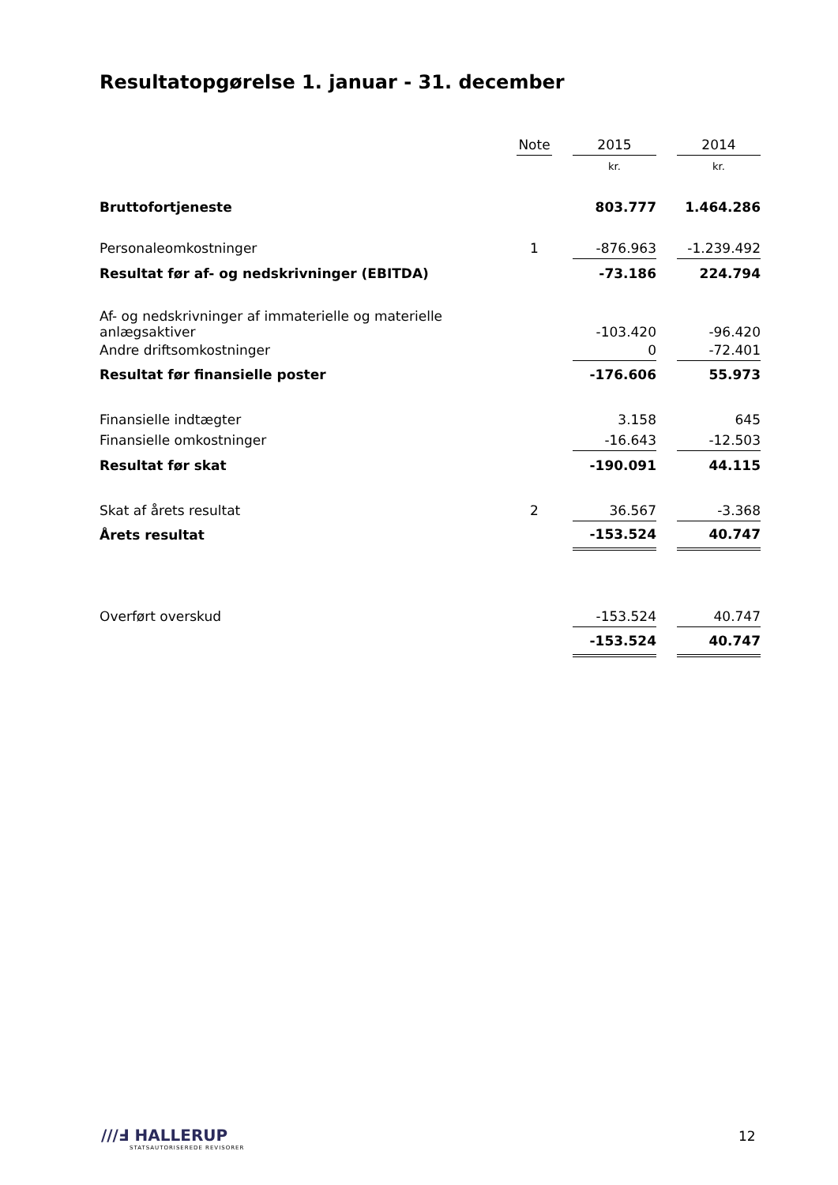Resultatopgørelse 1. januar - 31. december
| | Note | | 2015 | | 2014 |
| --- | --- | --- | --- | --- | --- |
| | | | kr. | | kr. |
| Bruttofortjeneste | | | 803.777 | | 1.464.286 |
| Personaleomkostninger | 1 | | -876.963 | | -1.239.492 |
| Resultat før af- og nedskrivninger (EBITDA) | | | -73.186 | | 224.794 |
| Af- og nedskrivninger af immaterielle og materielle anlægsaktiver | | | -103.420 | | -96.420 |
| Andre driftsomkostninger | | | 0 | | -72.401 |
| Resultat før finansielle poster | | | -176.606 | | 55.973 |
| Finansielle indtægter | | | 3.158 | | 645 |
| Finansielle omkostninger | | | -16.643 | | -12.503 |
| Resultat før skat | | | -190.091 | | 44.115 |
| Skat af årets resultat | 2 | | 36.567 | | -3.368 |
| Årets resultat | | | -153.524 | | 40.747 |
| Overført overskud | | | -153.524 | | 40.747 |
| | | | -153.524 | | 40.747 |
///Ⅎ HALLERUP
STATSAUTORISEREDE REVISORER
12